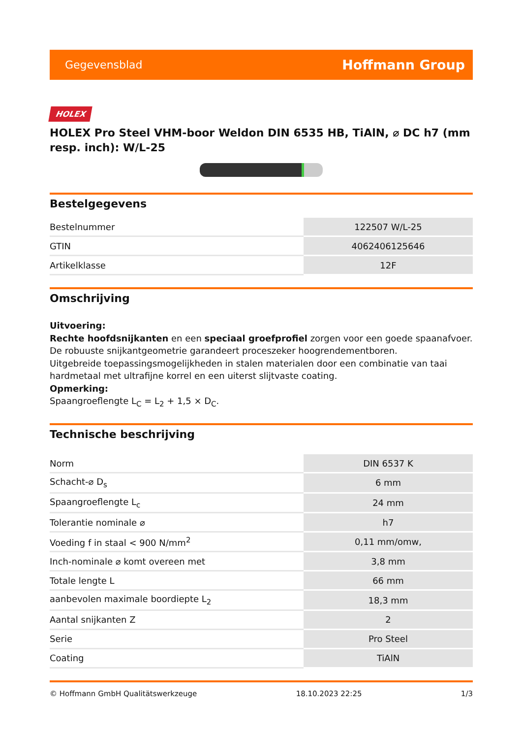Gegevensblad Hoffmann Group
HOLEX
HOLEX Pro Steel VHM-boor Weldon DIN 6535 HB, TiAlN, ⌀ DC h7 (mm resp. inch): W/L-25
Bestelgegevens
| Bestelnummer | 122507 W/L-25 |
| GTIN | 4062406125646 |
| Artikelklasse | 12F |
Omschrijving
Uitvoering:
Rechte hoofdsnijkanten en een speciaal groefprofiel zorgen voor een goede spaanafvoer. De robuuste snijkantgeometrie garandeert proceszeker hoogrendementboren.
Uitgebreide toepassingsmogelijkheden in stalen materialen door een combinatie van taai hardmetaal met ultrafijne korrel en een uiterst slijtvaste coating.
Opmerking:
Spaangroeflengte L<sub>C</sub> = L<sub>2</sub> + 1,5 × D<sub>C</sub>.
Technische beschrijving
| Norm | DIN 6537 K |
| Schacht-⌀ D<sub>s</sub> | 6 mm |
| Spaangroeflengte L<sub>c</sub> | 24 mm |
| Tolerantie nominale ⌀ | h7 |
| Voeding f in staal < 900 N/mm<sup>2</sup> | 0,11 mm/omw, |
| Inch-nominale ⌀ komt overeen met | 3,8 mm |
| Totale lengte L | 66 mm |
| aanbevolen maximale boordiepte L<sub>2</sub> | 18,3 mm |
| Aantal snijkanten Z | 2 |
| Serie | Pro Steel |
| Coating | TiAlN |
© Hoffmann GmbH Qualitätswerkzeuge 18.10.2023 22:25 1/3